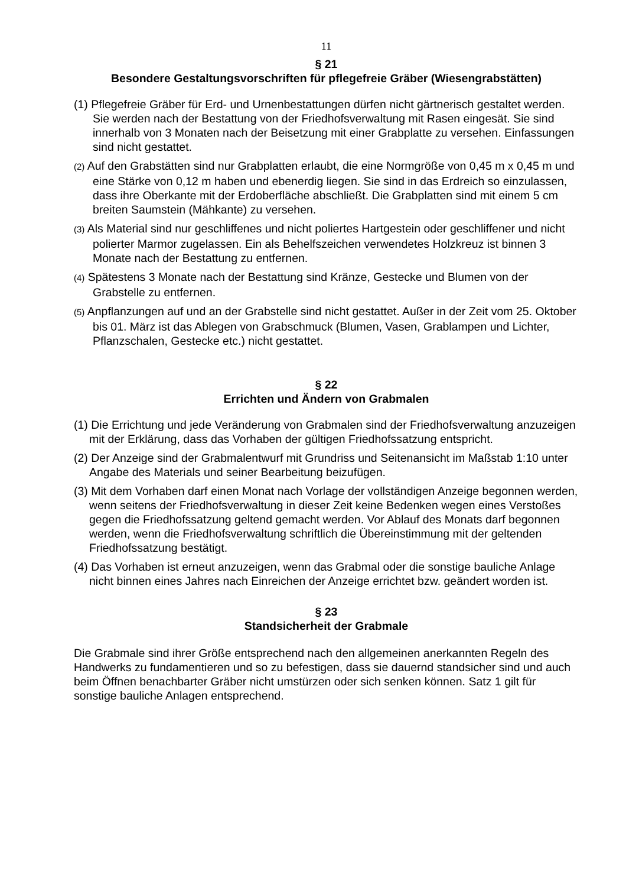11
§ 21
Besondere Gestaltungsvorschriften für pflegefreie Gräber (Wiesengrabstätten)
(1) Pflegefreie Gräber für Erd- und Urnenbestattungen dürfen nicht gärtnerisch gestaltet werden. Sie werden nach der Bestattung von der Friedhofsverwaltung mit Rasen eingesät. Sie sind innerhalb von 3 Monaten nach der Beisetzung mit einer Grabplatte zu versehen. Einfassungen sind nicht gestattet.
(2) Auf den Grabstätten sind nur Grabplatten erlaubt, die eine Normgröße von 0,45 m x 0,45 m und eine Stärke von 0,12 m haben und ebenerdig liegen. Sie sind in das Erdreich so einzulassen, dass ihre Oberkante mit der Erdoberfläche abschließt. Die Grabplatten sind mit einem 5 cm breiten Saumstein (Mähkante) zu versehen.
(3) Als Material sind nur geschliffenes und nicht poliertes Hartgestein oder geschliffener und nicht polierter Marmor zugelassen. Ein als Behelfszeichen verwendetes Holzkreuz ist binnen 3 Monate nach der Bestattung zu entfernen.
(4) Spätestens 3 Monate nach der Bestattung sind Kränze, Gestecke und Blumen von der Grabstelle zu entfernen.
(5) Anpflanzungen auf und an der Grabstelle sind nicht gestattet. Außer in der Zeit vom 25. Oktober bis 01. März ist das Ablegen von Grabschmuck (Blumen, Vasen, Grablampen und Lichter, Pflanzschalen, Gestecke etc.) nicht gestattet.
§ 22
Errichten und Ändern von Grabmalen
(1) Die Errichtung und jede Veränderung von Grabmalen sind der Friedhofsverwaltung anzuzeigen mit der Erklärung, dass das Vorhaben der gültigen Friedhofssatzung entspricht.
(2) Der Anzeige sind der Grabmalentwurf mit Grundriss und Seitenansicht im Maßstab 1:10 unter Angabe des Materials und seiner Bearbeitung beizufügen.
(3) Mit dem Vorhaben darf einen Monat nach Vorlage der vollständigen Anzeige begonnen werden, wenn seitens der Friedhofsverwaltung in dieser Zeit keine Bedenken wegen eines Verstoßes gegen die Friedhofssatzung geltend gemacht werden. Vor Ablauf des Monats darf begonnen werden, wenn die Friedhofsverwaltung schriftlich die Übereinstimmung mit der geltenden Friedhofssatzung bestätigt.
(4) Das Vorhaben ist erneut anzuzeigen, wenn das Grabmal oder die sonstige bauliche Anlage nicht binnen eines Jahres nach Einreichen der Anzeige errichtet bzw. geändert worden ist.
§ 23
Standsicherheit der Grabmale
Die Grabmale sind ihrer Größe entsprechend nach den allgemeinen anerkannten Regeln des Handwerks zu fundamentieren und so zu befestigen, dass sie dauernd standsicher sind und auch beim Öffnen benachbarter Gräber nicht umstürzen oder sich senken können. Satz 1 gilt für sonstige bauliche Anlagen entsprechend.